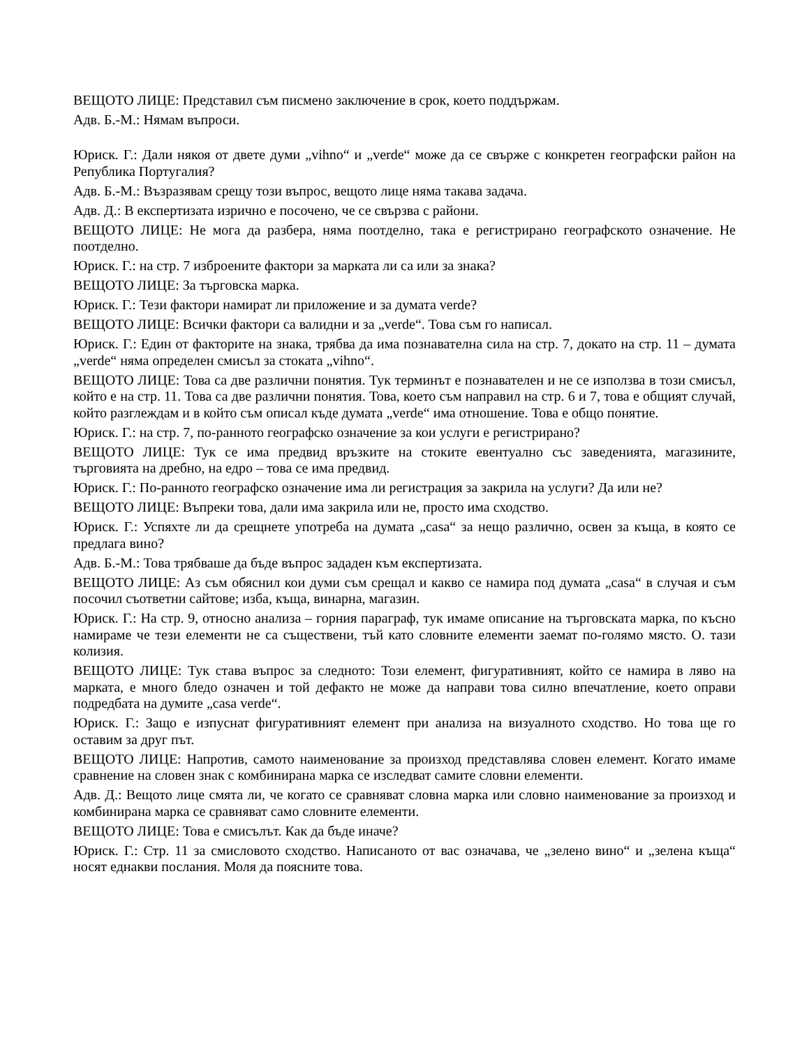ВЕЩОТО ЛИЦЕ: Представил съм писмено заключение в срок, което поддържам.
Адв. Б.-М.: Нямам въпроси.
Юриск. Г.: Дали някоя от двете думи „vihno“ и „verde“ може да се свърже с конкретен географски район на Република Португалия?
Адв. Б.-М.: Възразявам срещу този въпрос, вещото лице няма такава задача.
Адв. Д.: В експертизата изрично е посочено, че се свързва с райони.
ВЕЩОТО ЛИЦЕ: Не мога да разбера, няма поотделно, така е регистрирано географското означение. Не поотделно.
Юриск. Г.: на стр. 7 изброените фактори за марката ли са или за знака?
ВЕЩОТО ЛИЦЕ: За търговска марка.
Юриск. Г.: Тези фактори намират ли приложение и за думата verde?
ВЕЩОТО ЛИЦЕ: Всички фактори са валидни и за „verde“. Това съм го написал.
Юриск. Г.: Един от факторите на знака, трябва да има познавателна сила на стр. 7, докато на стр. 11 – думата „verde“ няма определен смисъл за стоката „vihno“.
ВЕЩОТО ЛИЦЕ: Това са две различни понятия. Тук терминът е познавателен и не се използва в този смисъл, който е на стр. 11. Това са две различни понятия. Това, което съм направил на стр. 6 и 7, това е общият случай, който разглеждам и в който съм описал къде думата „verde“ има отношение. Това е общо понятие.
Юриск. Г.: на стр. 7, по-ранното географско означение за кои услуги е регистрирано?
ВЕЩОТО ЛИЦЕ: Тук се има предвид връзките на стоките евентуално със заведенията, магазините, търговията на дребно, на едро – това се има предвид.
Юриск. Г.: По-ранното географско означение има ли регистрация за закрила на услуги? Да или не?
ВЕЩОТО ЛИЦЕ: Въпреки това, дали има закрила или не, просто има сходство.
Юриск. Г.: Успяхте ли да срещнете употреба на думата „casa“ за нещо различно, освен за къща, в която се предлага вино?
Адв. Б.-М.: Това трябваше да бъде въпрос зададен към експертизата.
ВЕЩОТО ЛИЦЕ: Аз съм обяснил кои думи съм срещал и какво се намира под думата „casa“ в случая и съм посочил съответни сайтове; изба, къща, винарна, магазин.
Юриск. Г.: На стр. 9, относно анализа – горния параграф, тук имаме описание на търговската марка, по късно намираме че тези елементи не са съществени, тъй като словните елементи заемат по-голямо място. О. тази колизия.
ВЕЩОТО ЛИЦЕ: Тук става въпрос за следното: Този елемент, фигуративният, който се намира в ляво на марката, е много бледо означен и той дефакто не може да направи това силно впечатление, което оправи подредбата на думите „casa verde“.
Юриск. Г.: Защо е изпуснат фигуративният елемент при анализа на визуалното сходство. Но това ще го оставим за друг път.
ВЕЩОТО ЛИЦЕ: Напротив, самото наименование за произход представлява словен елемент. Когато имаме сравнение на словен знак с комбинирана марка се изследват самите словни елементи.
Адв. Д.: Вещото лице смята ли, че когато се сравняват словна марка или словно наименование за произход и комбинирана марка се сравняват само словните елементи.
ВЕЩОТО ЛИЦЕ: Това е смисълът. Как да бъде иначе?
Юриск. Г.: Стр. 11 за смисловото сходство. Написаното от вас означава, че „зелено вино“ и „зелена къща“ носят еднакви послания. Моля да поясните това.